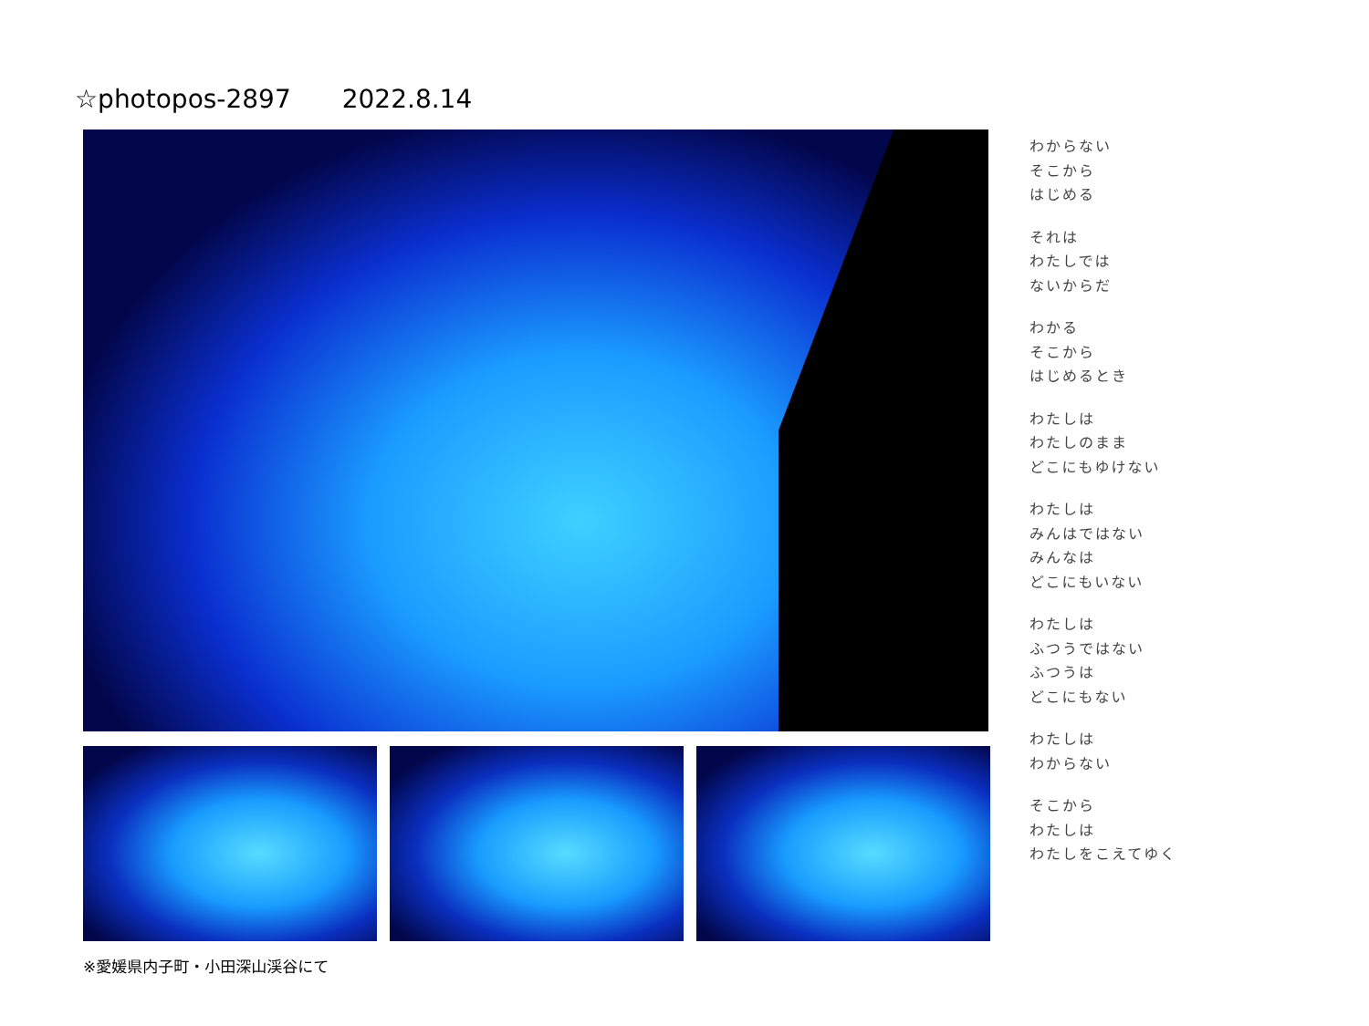☆photopos-2897 2022.8.14
※愛媛県内子町・小田深山渓谷にて
わからない
そこから
はじめる
それは
わたしでは
ないからだ
わかる
そこから
はじめるとき
わたしは
わたしのまま
どこにもゆけない
わたしは
みんはではない
みんなは
どこにもいない
わたしは
ふつうではない
ふつうは
どこにもない
わたしは
わからない
そこから
わたしは
わたしをこえてゆく